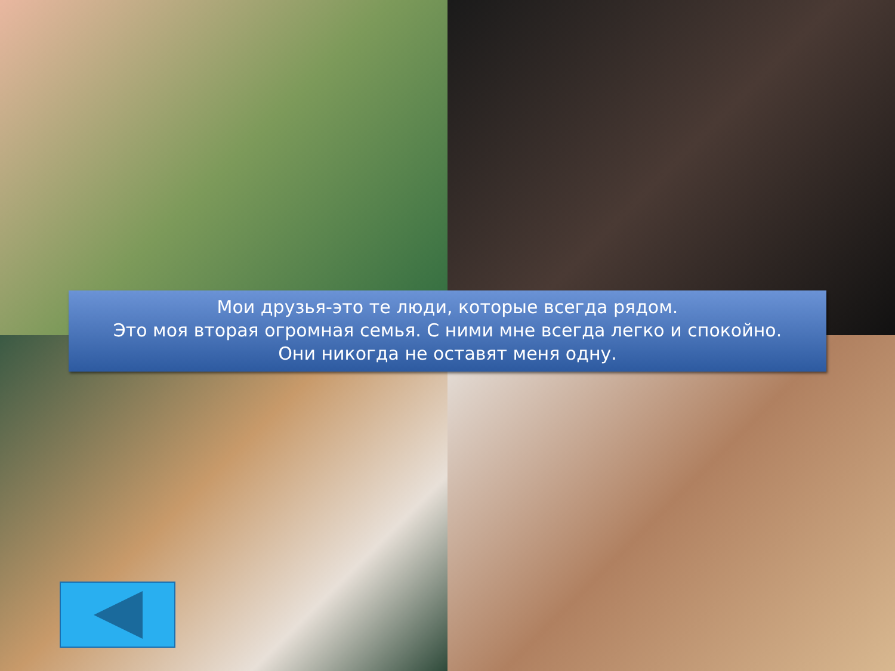Мои друзья-это те люди, которые всегда рядом.
Это моя вторая огромная семья. С ними мне всегда легко и спокойно.
Они никогда не оставят меня одну.